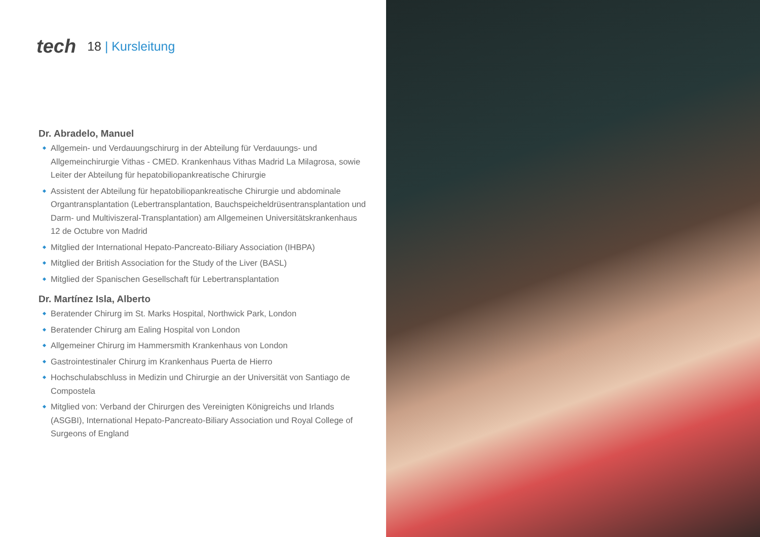tech
18 | Kursleitung
Dr. Abradelo, Manuel
Allgemein- und Verdauungschirurg in der Abteilung für Verdauungs- und Allgemeinchirurgie Vithas - CMED. Krankenhaus Vithas Madrid La Milagrosa, sowie Leiter der Abteilung für hepatobiliopankreatische Chirurgie
Assistent der Abteilung für hepatobiliopankreatische Chirurgie und abdominale Organtransplantation (Lebertransplantation, Bauchspeicheldrüsentransplantation und Darm- und Multiviszeral-Transplantation) am Allgemeinen Universitätskrankenhaus 12 de Octubre von Madrid
Mitglied der International Hepato-Pancreato-Biliary Association (IHBPA)
Mitglied der British Association for the Study of the Liver (BASL)
Mitglied der Spanischen Gesellschaft für Lebertransplantation
Dr. Martínez Isla, Alberto
Beratender Chirurg im St. Marks Hospital, Northwick Park, London
Beratender Chirurg am Ealing Hospital von London
Allgemeiner Chirurg im Hammersmith Krankenhaus von London
Gastrointestinaler Chirurg im Krankenhaus Puerta de Hierro
Hochschulabschluss in Medizin und Chirurgie an der Universität von Santiago de Compostela
Mitglied von: Verband der Chirurgen des Vereinigten Königreichs und Irlands (ASGBI), International Hepato-Pancreato-Biliary Association und Royal College of Surgeons of England